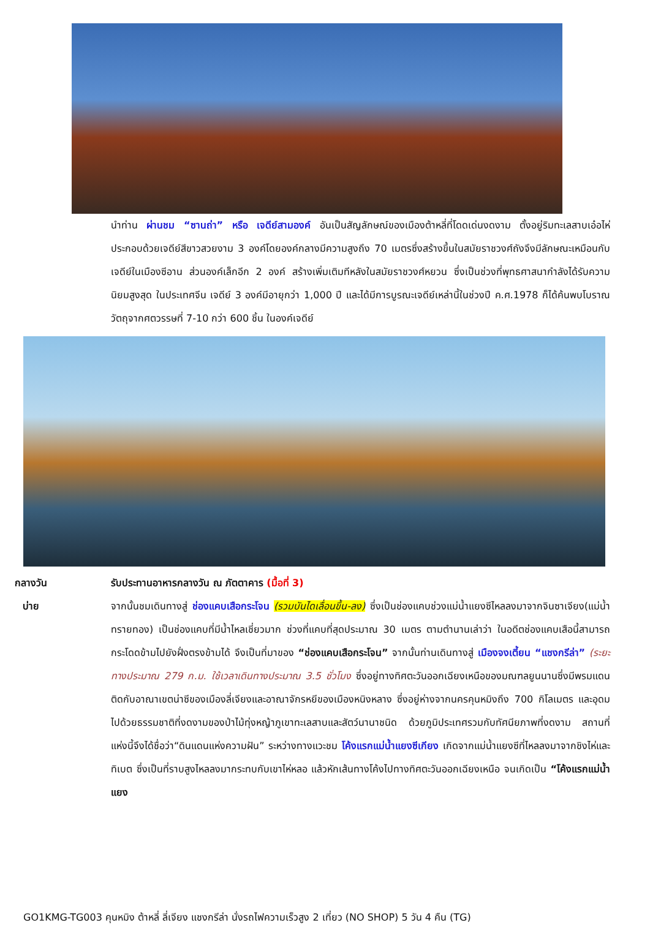นำท่าน ผ่านชม “ซานถ่า” หรือ เจดีย์สามองค์ อันเป็นสัญลักษณ์ของเมืองต้าหลี่ที่โดดเด่นงดงาม ตั้งอยู่ริมทะเลสาบเอ๋อไห่ ประกอบด้วยเจดีย์สีขาวสวยงาม 3 องค์โดยองค์กลางมีความสูงถึง 70 เมตรซึ่งสร้างขึ้นในสมัยราชวงศ์ถังจึงมีลักษณะเหมือนกับเจดีย์ในเมืองซีอาน ส่วนองค์เล็กอีก 2 องค์ สร้างเพิ่มเติมทีหลังในสมัยราชวงศ์หยวน ซึ่งเป็นช่วงที่พุทธศาสนากำลังได้รับความนิยมสูงสุด ในประเทศจีน เจดีย์ 3 องค์มีอายุกว่า 1,000 ปี และได้มีการบูรณะเจดีย์เหล่านี้ในช่วงปี ค.ศ.1978 ก็ได้ค้นพบโบราณวัตถุจากศตวรรษที่ 7-10 กว่า 600 ชิ้น ในองค์เจดีย์
กลางวัน รับประทานอาหารกลางวัน ณ ภัตตาคาร (มื้อที่ 3)
บ่าย จากนั้นชมเดินทางสู่ ช่องแคบเสือกระโจน (รวมบันไดเลื่อนขึ้น-ลง) ซึ่งเป็นช่องแคบช่วงแม่น้ำแยงซีไหลลงมาจากจินซาเจียง(แม่น้ำทรายทอง) เป็นช่องแคบที่มีน้ำไหลเชี่ยวมาก ช่วงที่แคบที่สุดประมาณ 30 เมตร ตามตำนานเล่าว่า ในอดีตช่องแคบเสือนี้สามารถกระโดดข้ามไปยังฝั่งตรงข้ามได้ จึงเป็นที่มาของ “ช่องแคบเสือกระโจน” จากนั้นท่านเดินทางสู่ เมืองจงเตี้ยน “แชงกรีล่า” (ระยะทางประมาณ 279 ก.ม. ใช้เวลาเดินทางประมาณ 3.5 ชั่วโมง ซึ่งอยู่ทางทิศตะวันออกเฉียงเหนือของมณฑลยูนนานซึ่งมีพรมแดนติดกับอาณาเขตน่าซีของเมืองลี่เจียงและอาณาจักรหยีของเมืองหนิงหลาง ซึ่งอยู่ห่างจากนครคุนหมิงถึง 700 กิโลเมตร และอุดมไปด้วยธรรมชาติที่งดงามของป่าไม้ทุ่งหญ้าภูเขาทะเลสาบและสัตว์นานาชนิด ด้วยภูมิประเทศรวมกับทัศนียภาพที่งดงาม สถานที่แห่งนี้จึงได้ชื่อว่า“ดินแดนแห่งความฝัน” ระหว่างทางแวะชม โค้งแรกแม่น้ำแยงซีเกียง เกิดจากแม่น้ำแยงซีที่ไหลลงมาจากชิงไห่และทิเบต ซึ่งเป็นที่ราบสูงไหลลงมากระทบกับเขาไห่หลอ แล้วหักเส้นทางโค้งไปทางทิศตะวันออกเฉียงเหนือ จนเกิดเป็น “โค้งแรกแม่น้ำแยง
GO1KMG-TG003 คุนหมิง ต้าหลี่ ลี่เจียง แชงกรีล่า นั่งรถไฟความเร็วสูง 2 เที่ยว (NO SHOP) 5 วัน 4 คืน (TG)